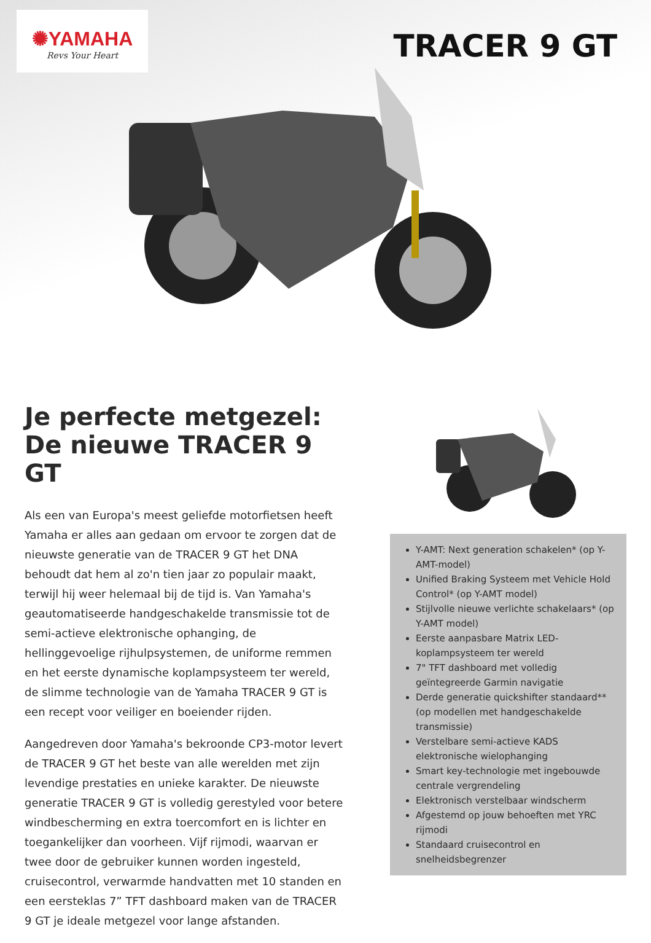✺YAMAHA
Revs Your Heart
TRACER 9 GT
Je perfecte metgezel: De nieuwe TRACER 9 GT
Als een van Europa's meest geliefde motorfietsen heeft Yamaha er alles aan gedaan om ervoor te zorgen dat de nieuwste generatie van de TRACER 9 GT het DNA behoudt dat hem al zo'n tien jaar zo populair maakt, terwijl hij weer helemaal bij de tijd is. Van Yamaha's geautomatiseerde handgeschakelde transmissie tot de semi-actieve elektronische ophanging, de hellinggevoelige rijhulpsystemen, de uniforme remmen en het eerste dynamische koplampsysteem ter wereld, de slimme technologie van de Yamaha TRACER 9 GT is een recept voor veiliger en boeiender rijden.
Aangedreven door Yamaha's bekroonde CP3-motor levert de TRACER 9 GT het beste van alle werelden met zijn levendige prestaties en unieke karakter. De nieuwste generatie TRACER 9 GT is volledig gerestyled voor betere windbescherming en extra toercomfort en is lichter en toegankelijker dan voorheen. Vijf rijmodi, waarvan er twee door de gebruiker kunnen worden ingesteld, cruisecontrol, verwarmde handvatten met 10 standen en een eersteklas 7” TFT dashboard maken van de TRACER 9 GT je ideale metgezel voor lange afstanden.
Y-AMT: Next generation schakelen* (op Y-AMT-model)
Unified Braking Systeem met Vehicle Hold Control* (op Y-AMT model)
Stijlvolle nieuwe verlichte schakelaars* (op Y-AMT model)
Eerste aanpasbare Matrix LED-koplampsysteem ter wereld
7" TFT dashboard met volledig geïntegreerde Garmin navigatie
Derde generatie quickshifter standaard** (op modellen met handgeschakelde transmissie)
Verstelbare semi-actieve KADS elektronische wielophanging
Smart key-technologie met ingebouwde centrale vergrendeling
Elektronisch verstelbaar windscherm
Afgestemd op jouw behoeften met YRC rijmodi
Standaard cruisecontrol en snelheidsbegrenzer